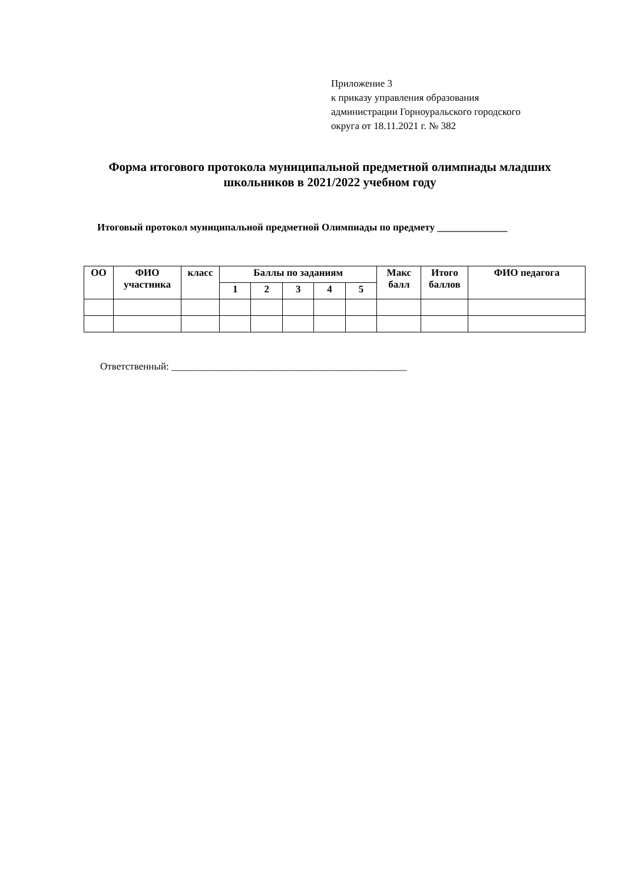Приложение 3
к приказу управления образования
администрации Горноуральского городского
округа от 18.11.2021 г. № 382
Форма итогового протокола муниципальной предметной олимпиады младших школьников в 2021/2022 учебном году
Итоговый протокол муниципальной предметной Олимпиады по предмету ______________
| ОО | ФИО участника | класс | Баллы по заданиям | | | | | Макс балл | Итого баллов | ФИО педагога |
| --- | --- | --- | --- | --- | --- | --- | --- | --- | --- | --- |
| | | | 1 | 2 | 3 | 4 | 5 | | | |
Ответственный: _______________________________________________